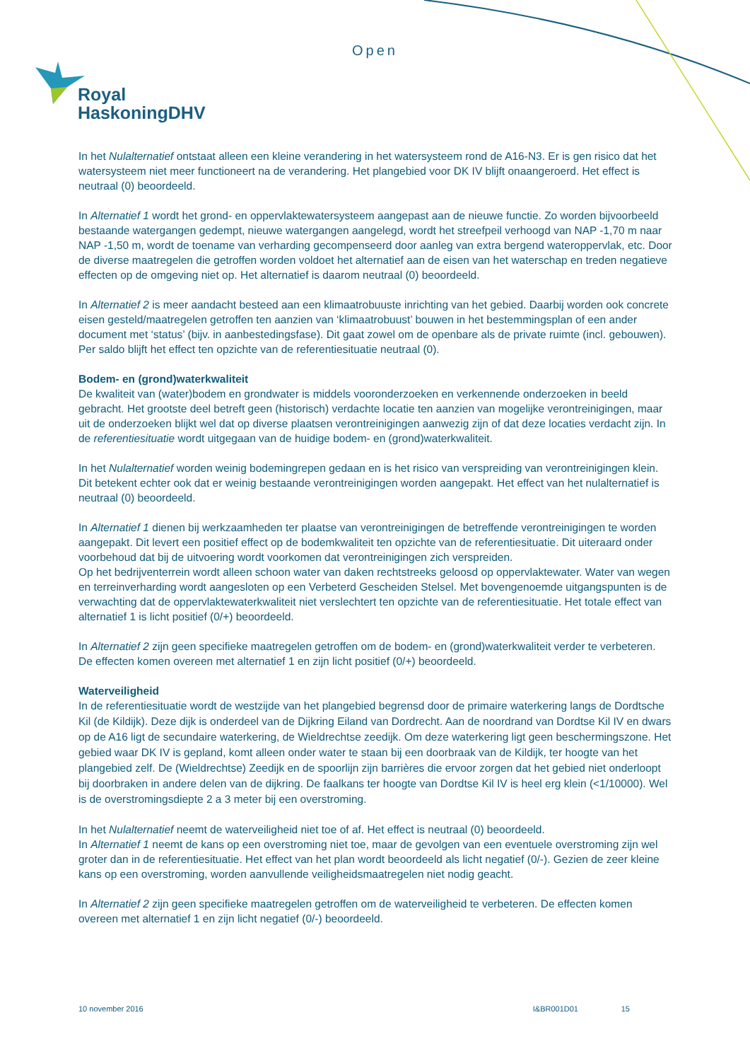Open
Royal
HaskoningDHV
In het Nulalternatief ontstaat alleen een kleine verandering in het watersysteem rond de A16-N3. Er is gen risico dat het watersysteem niet meer functioneert na de verandering. Het plangebied voor DK IV blijft onaangeroerd. Het effect is neutraal (0) beoordeeld.
In Alternatief 1 wordt het grond- en oppervlaktewatersysteem aangepast aan de nieuwe functie. Zo worden bijvoorbeeld bestaande watergangen gedempt, nieuwe watergangen aangelegd, wordt het streefpeil verhoogd van NAP -1,70 m naar NAP -1,50 m, wordt de toename van verharding gecompenseerd door aanleg van extra bergend wateroppervlak, etc. Door de diverse maatregelen die getroffen worden voldoet het alternatief aan de eisen van het waterschap en treden negatieve effecten op de omgeving niet op. Het alternatief is daarom neutraal (0) beoordeeld.
In Alternatief 2 is meer aandacht besteed aan een klimaatrobuuste inrichting van het gebied. Daarbij worden ook concrete eisen gesteld/maatregelen getroffen ten aanzien van ‘klimaatrobuust’ bouwen in het bestemmingsplan of een ander document met ‘status’ (bijv. in aanbestedingsfase). Dit gaat zowel om de openbare als de private ruimte (incl. gebouwen). Per saldo blijft het effect ten opzichte van de referentiesituatie neutraal (0).
Bodem- en (grond)waterkwaliteit
De kwaliteit van (water)bodem en grondwater is middels vooronderzoeken en verkennende onderzoeken in beeld gebracht. Het grootste deel betreft geen (historisch) verdachte locatie ten aanzien van mogelijke verontreinigingen, maar uit de onderzoeken blijkt wel dat op diverse plaatsen verontreinigingen aanwezig zijn of dat deze locaties verdacht zijn. In de referentiesituatie wordt uitgegaan van de huidige bodem- en (grond)waterkwaliteit.
In het Nulalternatief worden weinig bodemingrepen gedaan en is het risico van verspreiding van verontreinigingen klein. Dit betekent echter ook dat er weinig bestaande verontreinigingen worden aangepakt. Het effect van het nulalternatief is neutraal (0) beoordeeld.
In Alternatief 1 dienen bij werkzaamheden ter plaatse van verontreinigingen de betreffende verontreinigingen te worden aangepakt. Dit levert een positief effect op de bodemkwaliteit ten opzichte van de referentiesituatie. Dit uiteraard onder voorbehoud dat bij de uitvoering wordt voorkomen dat verontreinigingen zich verspreiden.
Op het bedrijventerrein wordt alleen schoon water van daken rechtstreeks geloosd op oppervlaktewater. Water van wegen en terreinverharding wordt aangesloten op een Verbeterd Gescheiden Stelsel. Met bovengenoemde uitgangspunten is de verwachting dat de oppervlaktewaterkwaliteit niet verslechtert ten opzichte van de referentiesituatie. Het totale effect van alternatief 1 is licht positief (0/+) beoordeeld.
In Alternatief 2 zijn geen specifieke maatregelen getroffen om de bodem- en (grond)waterkwaliteit verder te verbeteren. De effecten komen overeen met alternatief 1 en zijn licht positief (0/+) beoordeeld.
Waterveiligheid
In de referentiesituatie wordt de westzijde van het plangebied begrensd door de primaire waterkering langs de Dordtsche Kil (de Kildijk). Deze dijk is onderdeel van de Dijkring Eiland van Dordrecht. Aan de noordrand van Dordtse Kil IV en dwars op de A16 ligt de secundaire waterkering, de Wieldrechtse zeedijk. Om deze waterkering ligt geen beschermingszone. Het gebied waar DK IV is gepland, komt alleen onder water te staan bij een doorbraak van de Kildijk, ter hoogte van het plangebied zelf. De (Wieldrechtse) Zeedijk en de spoorlijn zijn barrières die ervoor zorgen dat het gebied niet onderloopt bij doorbraken in andere delen van de dijkring. De faalkans ter hoogte van Dordtse Kil IV is heel erg klein (<1/10000). Wel is de overstromingsdiepte 2 a 3 meter bij een overstroming.
In het Nulalternatief neemt de waterveiligheid niet toe of af. Het effect is neutraal (0) beoordeeld.
In Alternatief 1 neemt de kans op een overstroming niet toe, maar de gevolgen van een eventuele overstroming zijn wel groter dan in de referentiesituatie. Het effect van het plan wordt beoordeeld als licht negatief (0/-). Gezien de zeer kleine kans op een overstroming, worden aanvullende veiligheidsmaatregelen niet nodig geacht.
In Alternatief 2 zijn geen specifieke maatregelen getroffen om de waterveiligheid te verbeteren. De effecten komen overeen met alternatief 1 en zijn licht negatief (0/-) beoordeeld.
10 november 2016 I&BR001D01 15